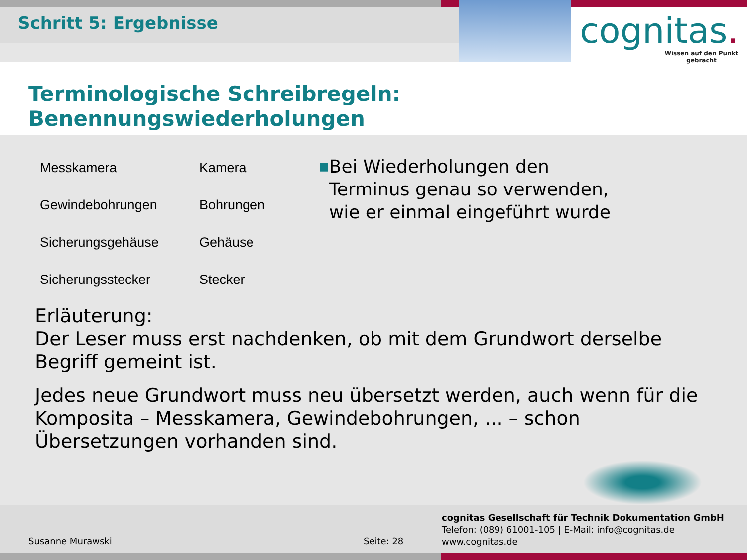Schritt 5: Ergebnisse
cognitas.
Wissen auf den Punkt gebracht
Terminologische Schreibregeln:
Benennungswiederholungen
| Messkamera | Kamera |
| Gewindebohrungen | Bohrungen |
| Sicherungsgehäuse | Gehäuse |
| Sicherungsstecker | Stecker |
■
Bei Wiederholungen den Terminus genau so verwenden, wie er einmal eingeführt wurde
Erläuterung:
Der Leser muss erst nachdenken, ob mit dem Grundwort derselbe Begriff gemeint ist.
Jedes neue Grundwort muss neu übersetzt werden, auch wenn für die Komposita – Messkamera, Gewindebohrungen, ... – schon Übersetzungen vorhanden sind.
cognitas Gesellschaft für Technik Dokumentation GmbH
Telefon: (089) 61001-105 | E-Mail: info@cognitas.de
www.cognitas.de
Susanne Murawski Seite: 28